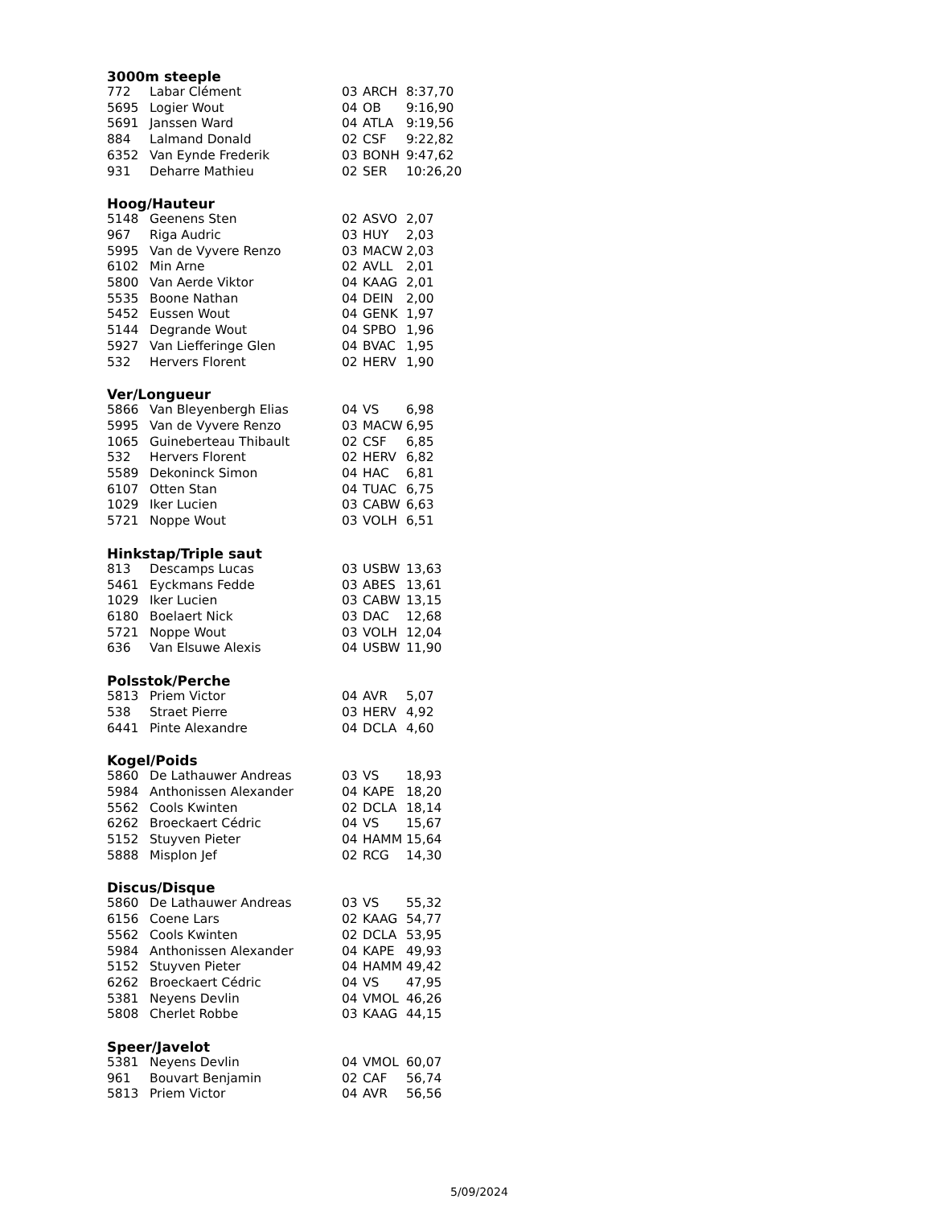3000m steeple
| 772 | Labar Clément | 03 | ARCH | 8:37,70 |
| 5695 | Logier Wout | 04 | OB | 9:16,90 |
| 5691 | Janssen Ward | 04 | ATLA | 9:19,56 |
| 884 | Lalmand Donald | 02 | CSF | 9:22,82 |
| 6352 | Van Eynde Frederik | 03 | BONH | 9:47,62 |
| 931 | Deharre Mathieu | 02 | SER | 10:26,20 |
Hoog/Hauteur
| 5148 | Geenens Sten | 02 | ASVO | 2,07 |
| 967 | Riga Audric | 03 | HUY | 2,03 |
| 5995 | Van de Vyvere Renzo | 03 | MACW | 2,03 |
| 6102 | Min Arne | 02 | AVLL | 2,01 |
| 5800 | Van Aerde Viktor | 04 | KAAG | 2,01 |
| 5535 | Boone Nathan | 04 | DEIN | 2,00 |
| 5452 | Eussen Wout | 04 | GENK | 1,97 |
| 5144 | Degrande Wout | 04 | SPBO | 1,96 |
| 5927 | Van Liefferinge Glen | 04 | BVAC | 1,95 |
| 532 | Hervers Florent | 02 | HERV | 1,90 |
Ver/Longueur
| 5866 | Van Bleyenbergh Elias | 04 | VS | 6,98 |
| 5995 | Van de Vyvere Renzo | 03 | MACW | 6,95 |
| 1065 | Guineberteau Thibault | 02 | CSF | 6,85 |
| 532 | Hervers Florent | 02 | HERV | 6,82 |
| 5589 | Dekoninck Simon | 04 | HAC | 6,81 |
| 6107 | Otten Stan | 04 | TUAC | 6,75 |
| 1029 | Iker Lucien | 03 | CABW | 6,63 |
| 5721 | Noppe Wout | 03 | VOLH | 6,51 |
Hinkstap/Triple saut
| 813 | Descamps Lucas | 03 | USBW | 13,63 |
| 5461 | Eyckmans Fedde | 03 | ABES | 13,61 |
| 1029 | Iker Lucien | 03 | CABW | 13,15 |
| 6180 | Boelaert Nick | 03 | DAC | 12,68 |
| 5721 | Noppe Wout | 03 | VOLH | 12,04 |
| 636 | Van Elsuwe Alexis | 04 | USBW | 11,90 |
Polsstok/Perche
| 5813 | Priem Victor | 04 | AVR | 5,07 |
| 538 | Straet Pierre | 03 | HERV | 4,92 |
| 6441 | Pinte Alexandre | 04 | DCLA | 4,60 |
Kogel/Poids
| 5860 | De Lathauwer Andreas | 03 | VS | 18,93 |
| 5984 | Anthonissen Alexander | 04 | KAPE | 18,20 |
| 5562 | Cools Kwinten | 02 | DCLA | 18,14 |
| 6262 | Broeckaert Cédric | 04 | VS | 15,67 |
| 5152 | Stuyven Pieter | 04 | HAMM | 15,64 |
| 5888 | Misplon Jef | 02 | RCG | 14,30 |
Discus/Disque
| 5860 | De Lathauwer Andreas | 03 | VS | 55,32 |
| 6156 | Coene Lars | 02 | KAAG | 54,77 |
| 5562 | Cools Kwinten | 02 | DCLA | 53,95 |
| 5984 | Anthonissen Alexander | 04 | KAPE | 49,93 |
| 5152 | Stuyven Pieter | 04 | HAMM | 49,42 |
| 6262 | Broeckaert Cédric | 04 | VS | 47,95 |
| 5381 | Neyens Devlin | 04 | VMOL | 46,26 |
| 5808 | Cherlet Robbe | 03 | KAAG | 44,15 |
Speer/Javelot
| 5381 | Neyens Devlin | 04 | VMOL | 60,07 |
| 961 | Bouvart Benjamin | 02 | CAF | 56,74 |
| 5813 | Priem Victor | 04 | AVR | 56,56 |
5/09/2024